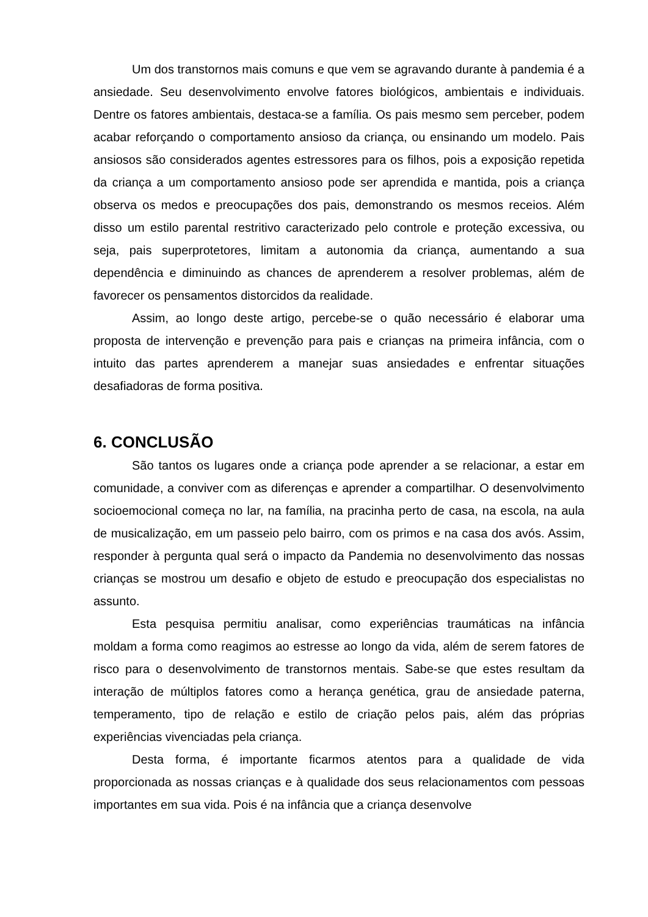Um dos transtornos mais comuns e que vem se agravando durante à pandemia é a ansiedade. Seu desenvolvimento envolve fatores biológicos, ambientais e individuais. Dentre os fatores ambientais, destaca-se a família. Os pais mesmo sem perceber, podem acabar reforçando o comportamento ansioso da criança, ou ensinando um modelo. Pais ansiosos são considerados agentes estressores para os filhos, pois a exposição repetida da criança a um comportamento ansioso pode ser aprendida e mantida, pois a criança observa os medos e preocupações dos pais, demonstrando os mesmos receios. Além disso um estilo parental restritivo caracterizado pelo controle e proteção excessiva, ou seja, pais superprotetores, limitam a autonomia da criança, aumentando a sua dependência e diminuindo as chances de aprenderem a resolver problemas, além de favorecer os pensamentos distorcidos da realidade.
Assim, ao longo deste artigo, percebe-se o quão necessário é elaborar uma proposta de intervenção e prevenção para pais e crianças na primeira infância, com o intuito das partes aprenderem a manejar suas ansiedades e enfrentar situações desafiadoras de forma positiva.
6. CONCLUSÃO
São tantos os lugares onde a criança pode aprender a se relacionar, a estar em comunidade, a conviver com as diferenças e aprender a compartilhar. O desenvolvimento socioemocional começa no lar, na família, na pracinha perto de casa, na escola, na aula de musicalização, em um passeio pelo bairro, com os primos e na casa dos avós. Assim, responder à pergunta qual será o impacto da Pandemia no desenvolvimento das nossas crianças se mostrou um desafio e objeto de estudo e preocupação dos especialistas no assunto.
Esta pesquisa permitiu analisar, como experiências traumáticas na infância moldam a forma como reagimos ao estresse ao longo da vida, além de serem fatores de risco para o desenvolvimento de transtornos mentais. Sabe-se que estes resultam da interação de múltiplos fatores como a herança genética, grau de ansiedade paterna, temperamento, tipo de relação e estilo de criação pelos pais, além das próprias experiências vivenciadas pela criança.
Desta forma, é importante ficarmos atentos para a qualidade de vida proporcionada as nossas crianças e à qualidade dos seus relacionamentos com pessoas importantes em sua vida. Pois é na infância que a criança desenvolve